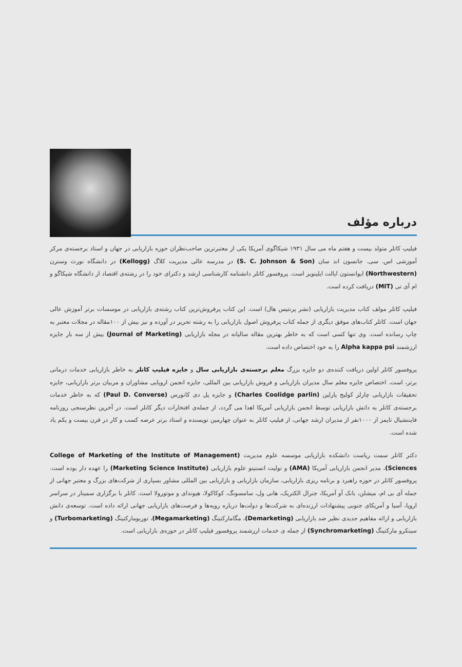درباره مؤلف
فیلیپ کاتلر متولد بیست و هفتم ماه می سال ۱۹۳۱ شیکاگوی آمریکا یکی از معتبرترین صاحب‌نظران حوزه بازاریابی در جهان و استاد برجسته‌ی مرکز آموزشی اس. سی. جانسون اند سان (S. C. Johnson & Son) در مدرسه عالی مدیریت کلاگ (Kellogg) در دانشگاه نورث وسترن (Northwestern) ایوانستون ایالت ایلینویز است. پروفسور کاتلر دانشنامه کارشناسی ارشد و دکترای خود را در رشته‌ی اقتصاد از دانشگاه شیکاگو و ام آی تی (MIT) دریافت کرده است.
فیلیپ کاتلر مولف کتاب مدیریت بازاریابی (نشر پرنتیس هال) است. این کتاب پرفروش‌ترین کتاب رشته‌ی بازاریابی در موسسات برتر آموزش عالی جهان است. کاتلر کتاب‌های موفق دیگری از جمله کتاب پرفروش اصول بازاریابی را به رشته تحریر در آورده و نیز بیش از ۱۰۰مقاله در مجلات معتبر به چاپ رسانده است. وی تنها کسی است که به خاطر بهترین مقاله سالیانه در مجله بازاریابی (Journal of Marketing) بیش از سه بار جایزه ارزشمند Alpha kappa psi را به خود اختصاص داده است.
پروفسور کاتلر اولین دریافت کننده‌ی دو جایزه بزرگ معلم برجسته‌ی بازاریابی سال و جایزه فیلیپ کاتلر به خاطر بازاریابی خدمات درمانی برتر، است. اختصاص جایزه معلم سال مدیران بازاریابی و فروش بازاریابی بین المللی، جایزه انجمن اروپایی مشاوران و مربیان برتر بازاریابی، جایزه تحقیقات بازاریابی چارلز کولیج پارلین (Charles Coolidge parlin) و جایزه پل دی کانورس (Paul D. Converse) که به خاطر خدمات برجسته‌ی کاتلر به دانش بازاریابی توسط انجمن بازاریابی آمریکا اهدا می گردد، از جمله‌ی افتخارات دیگر کاتلر است. در آخرین نظرسنجی روزنامه فایننشیال تایمز از ۱۰۰۰نفر از مدیران ارشد جهانی، از فیلیپ کاتلر به عنوان چهارمین نویسنده و استاد برتر عرصه کسب و کار در قرن بیست و یکم یاد شده است.
دکتر کاتلر سمت ریاست دانشکده بازاریابی موسسه علوم مدیریت (College of Marketing of the Institute of Management Sciences)، مدیر انجمن بازاریابی آمریکا (AMA) و تولیت انستیتو علوم بازاریابی (Marketing Science Institute) را عهده دار بوده است. پروفسور کاتلر در حوزه راهبرد و برنامه ریزی بازاریابی، سازمان بازاریابی و بازاریابی بین المللی مشاور بسیاری از شرکت‌های بزرگ و معتبر جهانی از جمله آی بی ام، میشلن، بانک آو آمریکا، جنرال الکتریک، هانی ول، سامسونگ، کوکاکولا، هیوندای و موتورولا است. کاتلر با برگزاری سمینار در سراسر اروپا، آسیا و آمریکای جنوبی پیشنهادات ارزنده‌ای به شرکت‌ها و دولت‌ها درباره رویه‌ها و فرصت‌های بازاریابی جهانی ارائه داده است. توسعه‌ی دانش بازاریابی و ارائه مفاهیم جدیدی نظیر ضد بازاریابی (Demarketing)، مگامارکتینگ (Megamarketing)، توربومارکتینگ (Turbomarketing) و سینکرو مارکتینگ (Synchromarketing) از جمله ی خدمات ارزشمند پروفسور فیلیپ کاتلر در حوزه‌ی بازاریابی است.